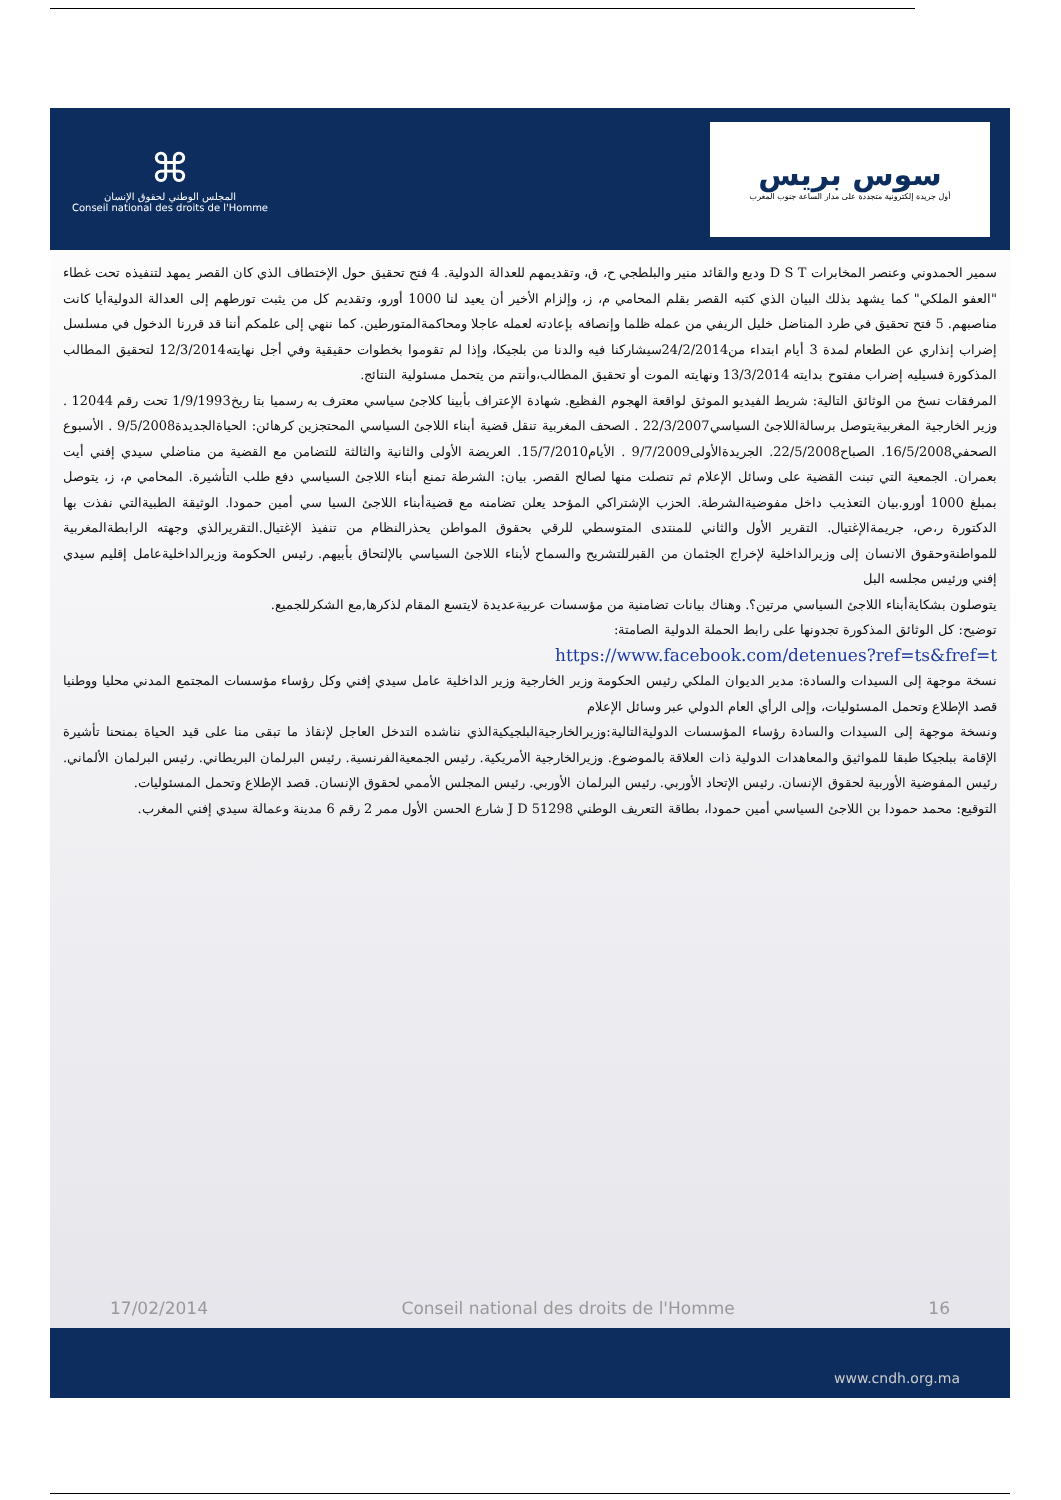⌘
المجلس الوطني لحقوق الإنسان
Conseil national des droits de l'Homme
سوس بريس
أول جريدة إلكترونية متجددة على مدار الساعة جنوب المغرب
سمير الحمدوني وعنصر المخابرات D S T وديع والقائد منير والبلطجي ح، ق، وتقديمهم للعدالة الدولية. 4 فتح تحقيق حول الإختطاف الذي كان القصر يمهد لتنفيذه تحت غطاء "العفو الملكي" كما يشهد بذلك البيان الذي كتبه القصر بقلم المحامي م، ز، وإلزام الأخير أن يعيد لنا 1000 أورو، وتقديم كل من يثبت تورطهم إلى العدالة الدوليةأيا كانت مناصبهم. 5 فتح تحقيق في طرد المناضل خليل الريفي من عمله ظلما وإنصافه بإعادته لعمله عاجلا ومحاكمةالمتورطين. كما ننهي إلى علمكم أننا قد قررنا الدخول في مسلسل إضراب إنذاري عن الطعام لمدة 3 أيام ابتداء من24/2/2014سيشاركنا فيه والدنا من بلجيكا، وإذا لم تقوموا بخطوات حقيقية وفي أجل نهايته12/3/2014 لتحقيق المطالب المذكورة فسيليه إضراب مفتوح بدايته 13/3/2014 ونهايته الموت أو تحقيق المطالب،وأنتم من يتحمل مسئولية النتائج.
المرفقات نسخ من الوثائق التالية: شريط الفيديو الموثق لواقعة الهجوم الفظيع. شهادة الإعتراف بأبينا كلاجئ سياسي معترف به رسميا بتا ريخ1/9/1993 تحت رقم 12044 . وزير الخارجية المغربيةيتوصل برسالةاللاجئ السياسي22/3/2007 . الصحف المغربية تنقل قضية أبناء اللاجئ السياسي المحتجزين كرهائن: الحياةالجديدة9/5/2008 . الأسبوع الصحفي16/5/2008. الصباح22/5/2008. الجريدةالأولى9/7/2009 . الأيام15/7/2010. العريضة الأولى والثانية والثالثة للتضامن مع القضية من مناضلي سيدي إفني أيت بعمران. الجمعية التي تبنت القضية على وسائل الإعلام ثم تنصلت منها لصالح القصر. بيان: الشرطة تمنع أبناء اللاجئ السياسي دفع طلب التأشيرة. المحامي م، ز، يتوصل بمبلغ 1000 أورو.بيان التعذيب داخل مفوضيةالشرطة. الحزب الإشتراكي المؤحد يعلن تضامنه مع قضيةأبناء اللاجئ السيا سي أمين حمودا. الوثيقة الطبيةالتي نفذت بها الدكتورة ر،ص، جريمةالإغتيال. التقرير الأول والثاني للمنتدى المتوسطي للرقي بحقوق المواطن يحذرالنظام من تنفيذ الإغتيال.التقريرالذي وجهته الرابطةالمغربية للمواطنةوحقوق الانسان إلى وزيرالداخلية لإخراج الجثمان من القبرللتشريح والسماح لأبناء اللاجئ السياسي بالإلتحاق بأبيهم. رئيس الحكومة وزيرالداخليةعامل إقليم سيدي إفني ورئيس مجلسه البل
يتوصلون بشكايةأبناء اللاجئ السياسي مرتين؟. وهناك بيانات تضامنية من مؤسسات عربيةعديدة لايتسع المقام لذكرها,مع الشكرللجميع.
توضيح: كل الوثائق المذكورة تجدونها على رابط الحملة الدولية الصامتة:
https://www.facebook.com/detenues?ref=ts&fref=t
نسخة موجهة إلى السيدات والسادة: مدير الديوان الملكي رئيس الحكومة وزير الخارجية وزير الداخلية عامل سيدي إفني وكل رؤساء مؤسسات المجتمع المدني محليا ووطنيا قصد الإطلاع وتحمل المسئوليات، وإلى الرأي العام الدولي عبر وسائل الإعلام
ونسخة موجهة إلى السيدات والسادة رؤساء المؤسسات الدوليةالتالية:وزيرالخارجيةالبلجيكيةالذي نناشده التدخل العاجل لإنقاذ ما تبقى منا على قيد الحياة بمنحنا تأشيرة الإقامة ببلجيكا طبقا للمواثيق والمعاهدات الدولية ذات العلاقة بالموضوع. وزيرالخارجية الأمريكية. رئيس الجمعيةالفرنسية. رئيس البرلمان البريطاني. رئيس البرلمان الألماني. رئيس المفوضية الأوربية لحقوق الإنسان. رئيس الإتحاد الأوربي. رئيس البرلمان الأوربي. رئيس المجلس الأممي لحقوق الإنسان. قصد الإطلاع وتحمل المسئوليات.
التوقيع: محمد حمودا بن اللاجئ السياسي أمين حمودا، بطاقة التعريف الوطني J D 51298 شارع الحسن الأول ممر 2 رقم 6 مدينة وعمالة سيدي إفني المغرب.
17/02/2014 Conseil national des droits de l'Homme 16
www.cndh.org.ma